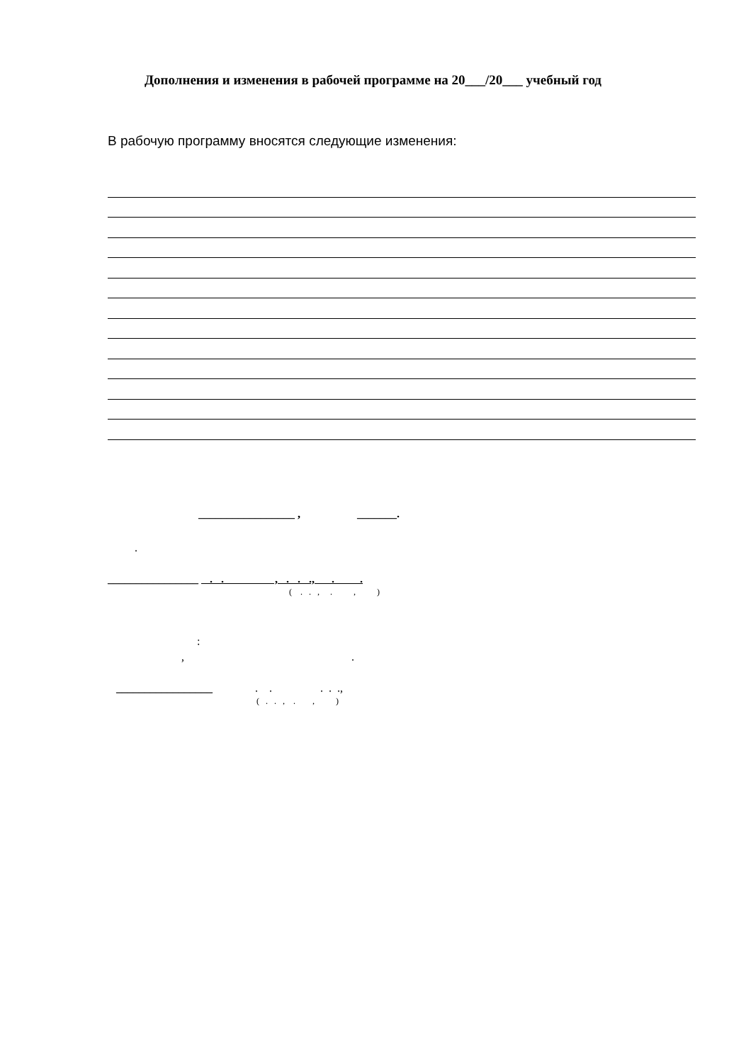Дополнения и изменения в рабочей программе на 20___/20___ учебный год
В рабочую программу вносятся следующие изменения:
_________________ , _______.
.
________________ . . , . . ., . .
( . . , . , )
:
, .
_________________
. . . . .,
( . . , . , )